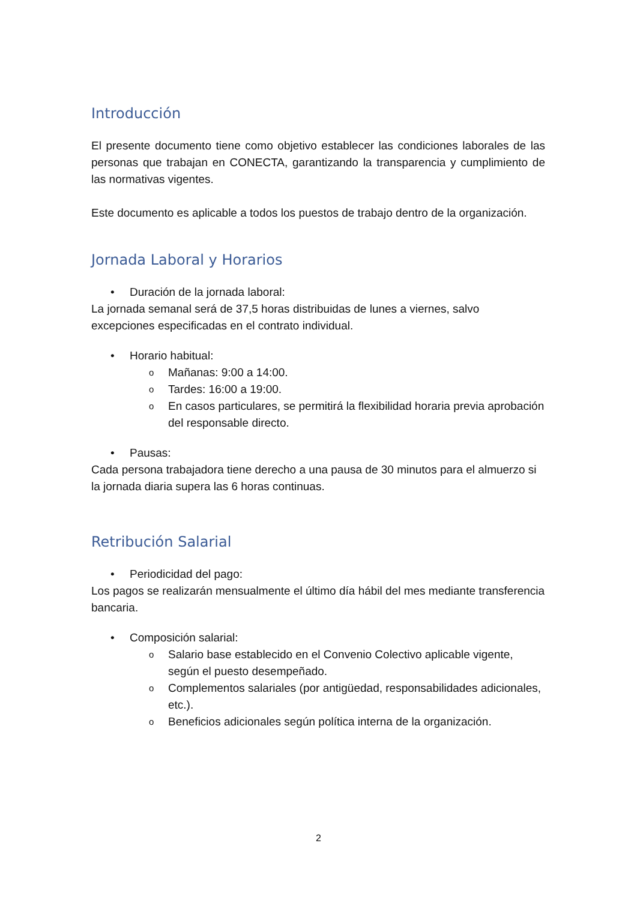Introducción
El presente documento tiene como objetivo establecer las condiciones laborales de las personas que trabajan en CONECTA, garantizando la transparencia y cumplimiento de las normativas vigentes.
Este documento es aplicable a todos los puestos de trabajo dentro de la organización.
Jornada Laboral y Horarios
• Duración de la jornada laboral:
La jornada semanal será de 37,5 horas distribuidas de lunes a viernes, salvo excepciones especificadas en el contrato individual.
• Horario habitual:
o Mañanas: 9:00 a 14:00.
o Tardes: 16:00 a 19:00.
o En casos particulares, se permitirá la flexibilidad horaria previa aprobación del responsable directo.
• Pausas:
Cada persona trabajadora tiene derecho a una pausa de 30 minutos para el almuerzo si la jornada diaria supera las 6 horas continuas.
Retribución Salarial
• Periodicidad del pago:
Los pagos se realizarán mensualmente el último día hábil del mes mediante transferencia bancaria.
• Composición salarial:
o Salario base establecido en el Convenio Colectivo aplicable vigente, según el puesto desempeñado.
o Complementos salariales (por antigüedad, responsabilidades adicionales, etc.).
o Beneficios adicionales según política interna de la organización.
2